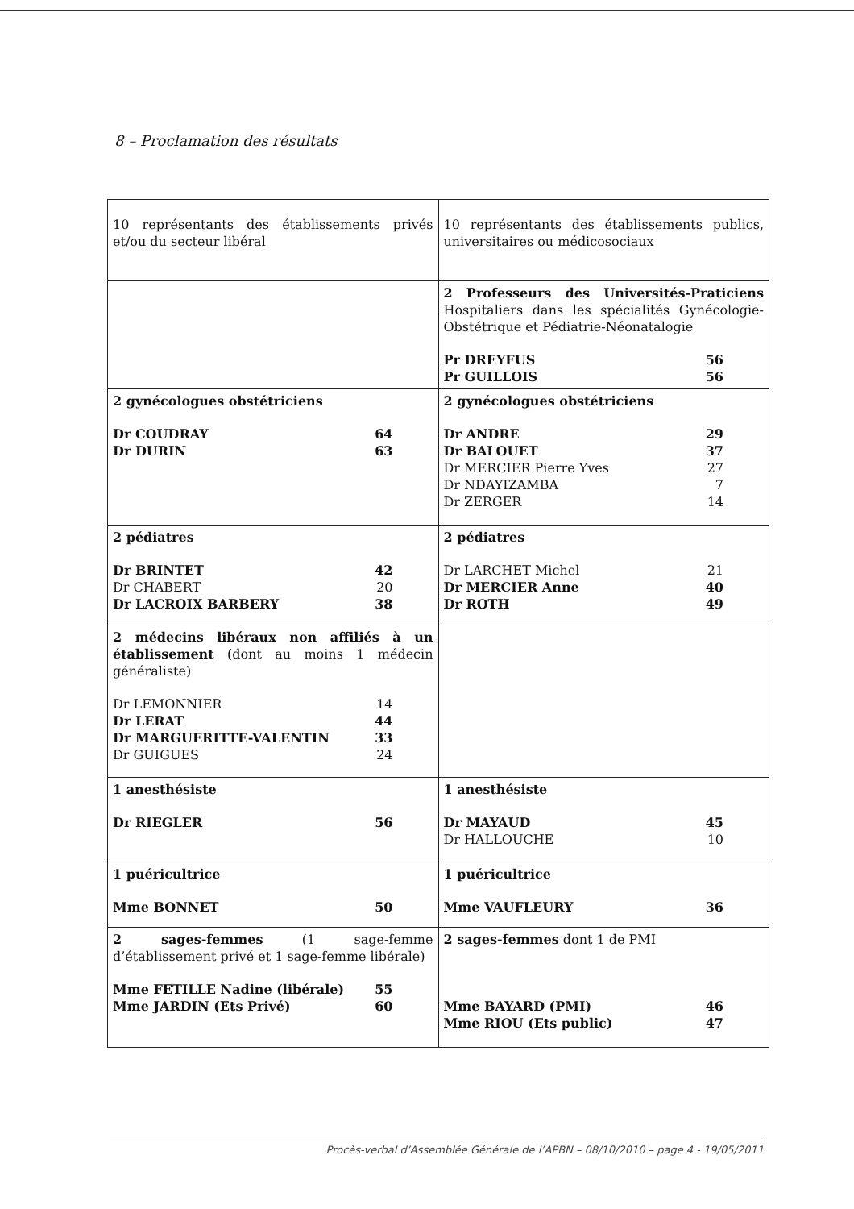8 – Proclamation des résultats
| 10 représentants des établissements privés et/ou du secteur libéral | 10 représentants des établissements publics, universitaires ou médicosociaux |
| | 2 Professeurs des Universités-Praticiens Hospitaliers dans les spécialités Gynécologie-Obstétrique et Pédiatrie-Néonatalogie Pr DREYFUS 56 Pr GUILLOIS 56 |
| 2 gynécologues obstétriciens Dr COUDRAY 64 Dr DURIN 63 | 2 gynécologues obstétriciens Dr ANDRE 29 Dr BALOUET 37 Dr MERCIER Pierre Yves 27 Dr NDAYIZAMBA 7 Dr ZERGER 14 |
| 2 pédiatres Dr BRINTET 42 Dr CHABERT 20 Dr LACROIX BARBERY 38 | 2 pédiatres Dr LARCHET Michel 21 Dr MERCIER Anne 40 Dr ROTH 49 |
| 2 médecins libéraux non affiliés à un établissement (dont au moins 1 médecin généraliste) Dr LEMONNIER 14 Dr LERAT 44 Dr MARGUERITTE-VALENTIN 33 Dr GUIGUES 24 | |
| 1 anesthésiste Dr RIEGLER 56 | 1 anesthésiste Dr MAYAUD 45 Dr HALLOUCHE 10 |
| 1 puéricultrice Mme BONNET 50 | 1 puéricultrice Mme VAUFLEURY 36 |
| 2 sages-femmes (1 sage-femme d’établissement privé et 1 sage-femme libérale) Mme FETILLE Nadine (libérale) 55 Mme JARDIN (Ets Privé) 60 | 2 sages-femmes dont 1 de PMI Mme BAYARD (PMI) 46 Mme RIOU (Ets public) 47 |
Procès-verbal d’Assemblée Générale de l’APBN – 08/10/2010 – page 4 - 19/05/2011